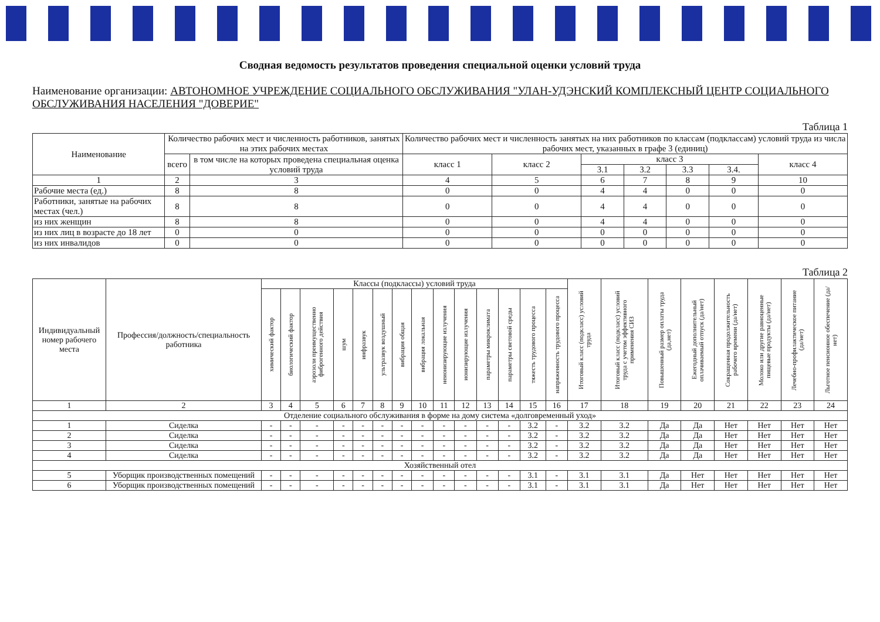Сводная ведомость результатов проведения специальной оценки условий труда
Наименование организации: АВТОНОМНОЕ УЧРЕЖДЕНИЕ СОЦИАЛЬНОГО ОБСЛУЖИВАНИЯ "УЛАН-УДЭНСКИЙ КОМПЛЕКСНЫЙ ЦЕНТР СОЦИАЛЬНОГО ОБСЛУЖИВАНИЯ НАСЕЛЕНИЯ "ДОВЕРИЕ"
Таблица 1
| Наименование | Количество рабочих мест и численность работников, занятых на этих рабочих местах | | Количество рабочих мест и численность занятых на них работников по классам (подклассам) условий труда из числа рабочих мест, указанных в графе 3 (единиц) | | | | | | |
| --- | --- | --- | --- | --- | --- | --- | --- | --- | --- |
| | всего | в том числе на которых проведена специальная оценка условий труда | класс 1 | класс 2 | класс 3 | | | | класс 4 |
| | | | | | 3.1 | 3.2 | 3.3 | 3.4. | |
| 1 | 2 | 3 | 4 | 5 | 6 | 7 | 8 | 9 | 10 |
| Рабочие места (ед.) | 8 | 8 | 0 | 0 | 4 | 4 | 0 | 0 | 0 |
| Работники, занятые на рабочих местах (чел.) | 8 | 8 | 0 | 0 | 4 | 4 | 0 | 0 | 0 |
| из них женщин | 8 | 8 | 0 | 0 | 4 | 4 | 0 | 0 | 0 |
| из них лиц в возрасте до 18 лет | 0 | 0 | 0 | 0 | 0 | 0 | 0 | 0 | 0 |
| из них инвалидов | 0 | 0 | 0 | 0 | 0 | 0 | 0 | 0 | 0 |
Таблица 2
| Индивидуальный номер рабочего места | Профессия/должность/специальность работника | Классы (подклассы) условий труда | | | | | | | | | | | | | | Итоговый класс (подкласс) условий труда | Итоговый класс (подкласс) условий труда с учетом эффективного применения СИЗ | Повышенный размер оплаты труда (да,нет) | Ежегодный дополнительный оплачиваемый отпуск (да/нет) | Сокращенная продолжительность рабочего времени (да/нет) | Молоко или другие равноценные пищевые продукты (да/нет) | Лечебно-профилактическое питание (да/нет) | Льготное пенсионное обеспечение (да/нет) |
| --- | --- | --- | --- | --- | --- | --- | --- | --- | --- | --- | --- | --- | --- | --- | --- | --- | --- | --- | --- | --- | --- | --- | --- |
| | | химический фактор | биологический фактор | аэрозоли преимущественно фиброгенного действия | шум | инфразвук | ультразвук воздушный | вибрация общая | вибрация локальная | неионизирующие излучения | ионизирующие излучения | параметры микроклимата | параметры световой среды | тяжесть трудового процесса | напряженность трудового процесса | | | | | | | | |
| 1 | 2 | 3 | 4 | 5 | 6 | 7 | 8 | 9 | 10 | 11 | 12 | 13 | 14 | 15 | 16 | 17 | 18 | 19 | 20 | 21 | 22 | 23 | 24 |
| Отделение социального обслуживания в форме на дому система «долговременный уход» | | | | | | | | | | | | | | | | | | | | | | | |
| 1 | Сиделка | - | - | - | - | - | - | - | - | - | - | - | - | 3.2 | - | 3.2 | 3.2 | Да | Да | Нет | Нет | Нет | Нет |
| 2 | Сиделка | - | - | - | - | - | - | - | - | - | - | - | - | 3.2 | - | 3.2 | 3.2 | Да | Да | Нет | Нет | Нет | Нет |
| 3 | Сиделка | - | - | - | - | - | - | - | - | - | - | - | - | 3.2 | - | 3.2 | 3.2 | Да | Да | Нет | Нет | Нет | Нет |
| 4 | Сиделка | - | - | - | - | - | - | - | - | - | - | - | - | 3.2 | - | 3.2 | 3.2 | Да | Да | Нет | Нет | Нет | Нет |
| Хозяйственный отел | | | | | | | | | | | | | | | | | | | | | | | |
| 5 | Уборщик производственных помещений | - | - | - | - | - | - | - | - | - | - | - | - | 3.1 | - | 3.1 | 3.1 | Да | Нет | Нет | Нет | Нет | Нет |
| 6 | Уборщик производственных помещений | - | - | - | - | - | - | - | - | - | - | - | - | 3.1 | - | 3.1 | 3.1 | Да | Нет | Нет | Нет | Нет | Нет |